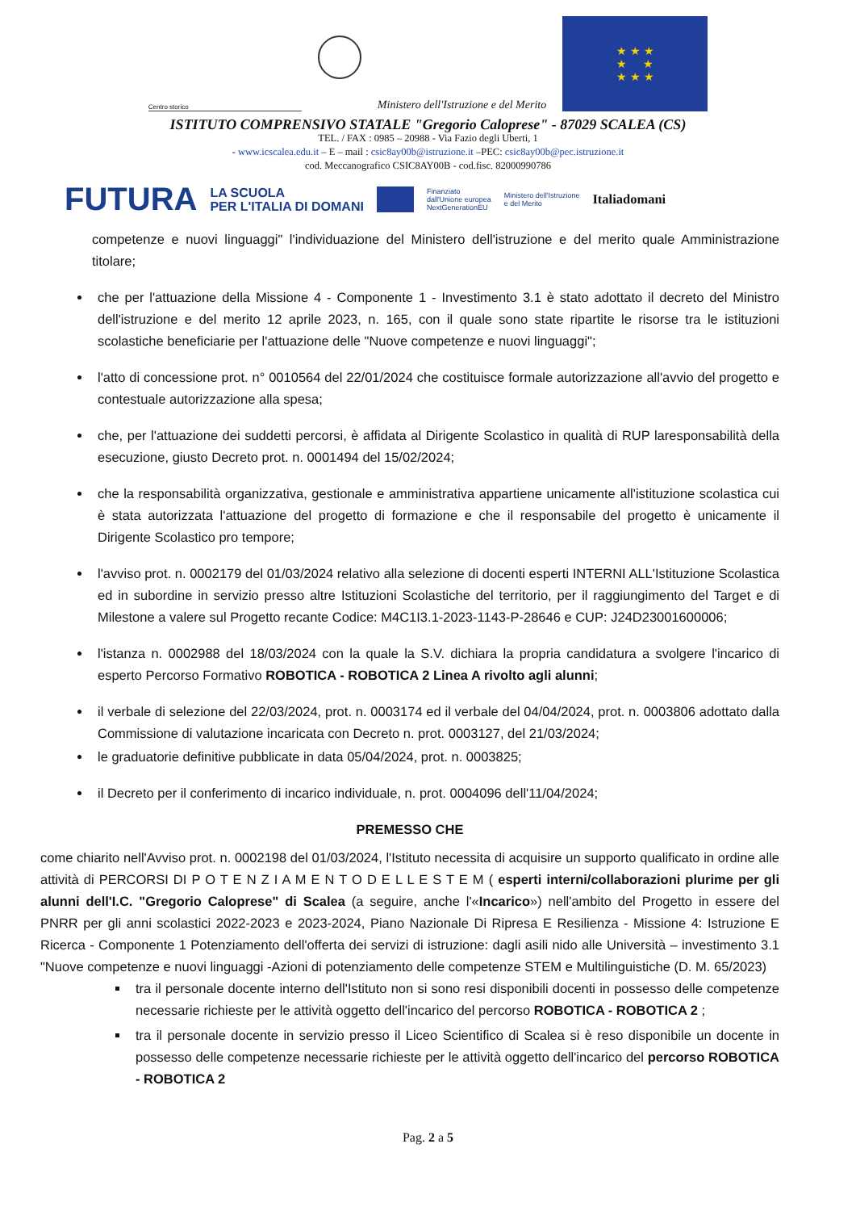Centro storico
Ministero dell'Istruzione e del Merito
★ ★ ★
★ ★
★ ★ ★
ISTITUTO COMPRENSIVO STATALE "Gregorio Caloprese" - 87029 SCALEA (CS)
TEL. / FAX : 0985 – 20988 - Via Fazio degli Uberti, 1
- www.icscalea.edu.it – E – mail : csic8ay00b@istruzione.it –PEC: csic8ay00b@pec.istruzione.it
cod. Meccanografico CSIC8AY00B - cod.fisc. 82000990786
FUTURA
LA SCUOLA
PER L'ITALIA DI DOMANI
Finanziato
dall'Unione europea
NextGenerationEU
Ministero dell'Istruzione
e del Merito
Italiadomani
competenze e nuovi linguaggi" l'individuazione del Ministero dell'istruzione e del merito quale Amministrazione titolare;
che per l'attuazione della Missione 4 - Componente 1 - Investimento 3.1 è stato adottato il decreto del Ministro dell'istruzione e del merito 12 aprile 2023, n. 165, con il quale sono state ripartite le risorse tra le istituzioni scolastiche beneficiarie per l'attuazione delle "Nuove competenze e nuovi linguaggi";
l'atto di concessione prot. n° 0010564 del 22/01/2024 che costituisce formale autorizzazione all'avvio del progetto e contestuale autorizzazione alla spesa;
che, per l'attuazione dei suddetti percorsi, è affidata al Dirigente Scolastico in qualità di RUP laresponsabilità della esecuzione, giusto Decreto prot. n. 0001494 del 15/02/2024;
che la responsabilità organizzativa, gestionale e amministrativa appartiene unicamente all'istituzione scolastica cui è stata autorizzata l'attuazione del progetto di formazione e che il responsabile del progetto è unicamente il Dirigente Scolastico pro tempore;
l'avviso prot. n. 0002179 del 01/03/2024 relativo alla selezione di docenti esperti INTERNI ALL'Istituzione Scolastica ed in subordine in servizio presso altre Istituzioni Scolastiche del territorio, per il raggiungimento del Target e di Milestone a valere sul Progetto recante Codice: M4C1I3.1-2023-1143-P-28646 e CUP: J24D23001600006;
l'istanza n. 0002988 del 18/03/2024 con la quale la S.V. dichiara la propria candidatura a svolgere l'incarico di esperto Percorso Formativo ROBOTICA - ROBOTICA 2 Linea A rivolto agli alunni;
il verbale di selezione del 22/03/2024, prot. n. 0003174 ed il verbale del 04/04/2024, prot. n. 0003806 adottato dalla Commissione di valutazione incaricata con Decreto n. prot. 0003127, del 21/03/2024;
le graduatorie definitive pubblicate in data 05/04/2024, prot. n. 0003825;
il Decreto per il conferimento di incarico individuale, n. prot. 0004096 dell'11/04/2024;
PREMESSO CHE
come chiarito nell'Avviso prot. n. 0002198 del 01/03/2024, l'Istituto necessita di acquisire un supporto qualificato in ordine alle attività di PERCORSI DI P O T E N Z I A M E N T O D E L L E S T E M ( esperti interni/collaborazioni plurime per gli alunni dell'I.C. "Gregorio Caloprese" di Scalea (a seguire, anche l'«Incarico») nell'ambito del Progetto in essere del PNRR per gli anni scolastici 2022-2023 e 2023-2024, Piano Nazionale Di Ripresa E Resilienza - Missione 4: Istruzione E Ricerca - Componente 1 Potenziamento dell'offerta dei servizi di istruzione: dagli asili nido alle Università – investimento 3.1 "Nuove competenze e nuovi linguaggi -Azioni di potenziamento delle competenze STEM e Multilinguistiche (D. M. 65/2023)
tra il personale docente interno dell'Istituto non si sono resi disponibili docenti in possesso delle competenze necessarie richieste per le attività oggetto dell'incarico del percorso ROBOTICA - ROBOTICA 2 ;
tra il personale docente in servizio presso il Liceo Scientifico di Scalea si è reso disponibile un docente in possesso delle competenze necessarie richieste per le attività oggetto dell'incarico del percorso ROBOTICA - ROBOTICA 2
Pag. 2 a 5